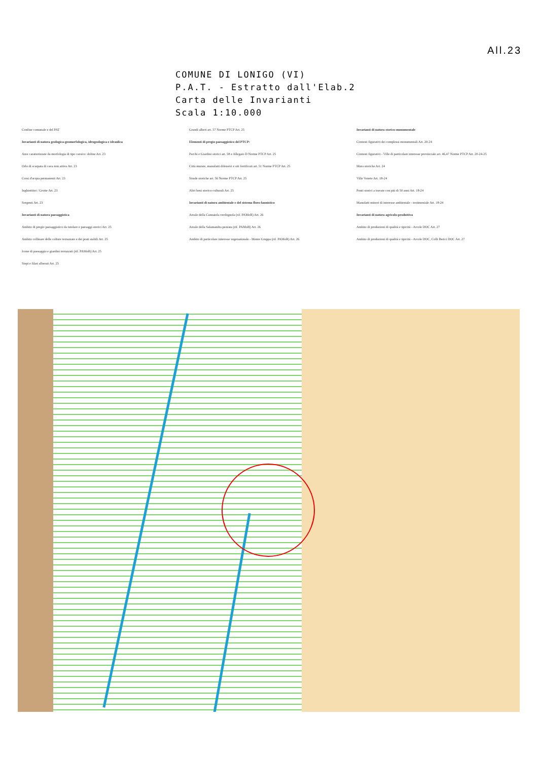All.23
COMUNE DI LONIGO (VI)
P.A.T. - Estratto dall'Elab.2
Carta delle Invarianti
Scala 1:10.000
Confine comunale e del PAT
Invarianti di natura geologica-geomorfologica, idrogeologica e idraulica
Aree caratterizzate da morfologia di tipo carsico: doline Art. 23
Orlo di scarpata di cava non attiva Art. 23
Corsi d'acqua permanenti Art. 23
Inghiottitoi / Grotte Art. 23
Sorgenti Art. 23
Invarianti di natura paesaggistica
Ambito di pregio paesaggistico da tutelare e paesaggi storici Art. 25
Ambito collinare delle colture terrazzate e dei prati stabili Art. 25
Icone di paesaggio e giardini terrazzati (rif. PAMoB) Art. 25
Siepi e filari alberati Art. 25
Grandi alberi art. 57 Norme PTCP Art. 25
Elementi di pregio paesaggistico del PTCP:
Parchi e Giardini storici art. 58 e Allegato D Norme PTCP Art. 25
Città murate, manufatti difensivi e siti fortificati art. 51 Norme PTCP Art. 25
Strade storiche art. 56 Norme PTCP Art. 25
Altri beni storico-culturali Art. 25
Invarianti di natura ambientale e del sistema floro-faunistico
Areale della Cannaiola verdognola (rif. PAMoB) Art. 26
Areale della Salamandra pezzata (rif. PAMoB) Art. 26
Ambito di particolare interesse vegetazionale - Monte Gruppa (rif. PAMoB) Art. 26
Invarianti di natura storico-monumentale
Contesti figurativi dei complessi monumentali Art. 20-24
Contesti figurativi - Ville di particolare interesse provinciale art. 46,47 Norme PTCP Art. 20-24-25
Mura storiche Art. 24
Ville Venete Art. 18-24
Ponti storici a travate con più di 50 anni Art. 18-24
Manufatti minori di interesse ambientale - testimoniale Art. 18-24
Invarianti di natura agricolo-produttiva
Ambito di produzioni di qualità e tipicità - Arcole DOC Art. 27
Ambito di produzioni di qualità e tipicità - Arcole DOC, Colli Berici DOC Art. 27